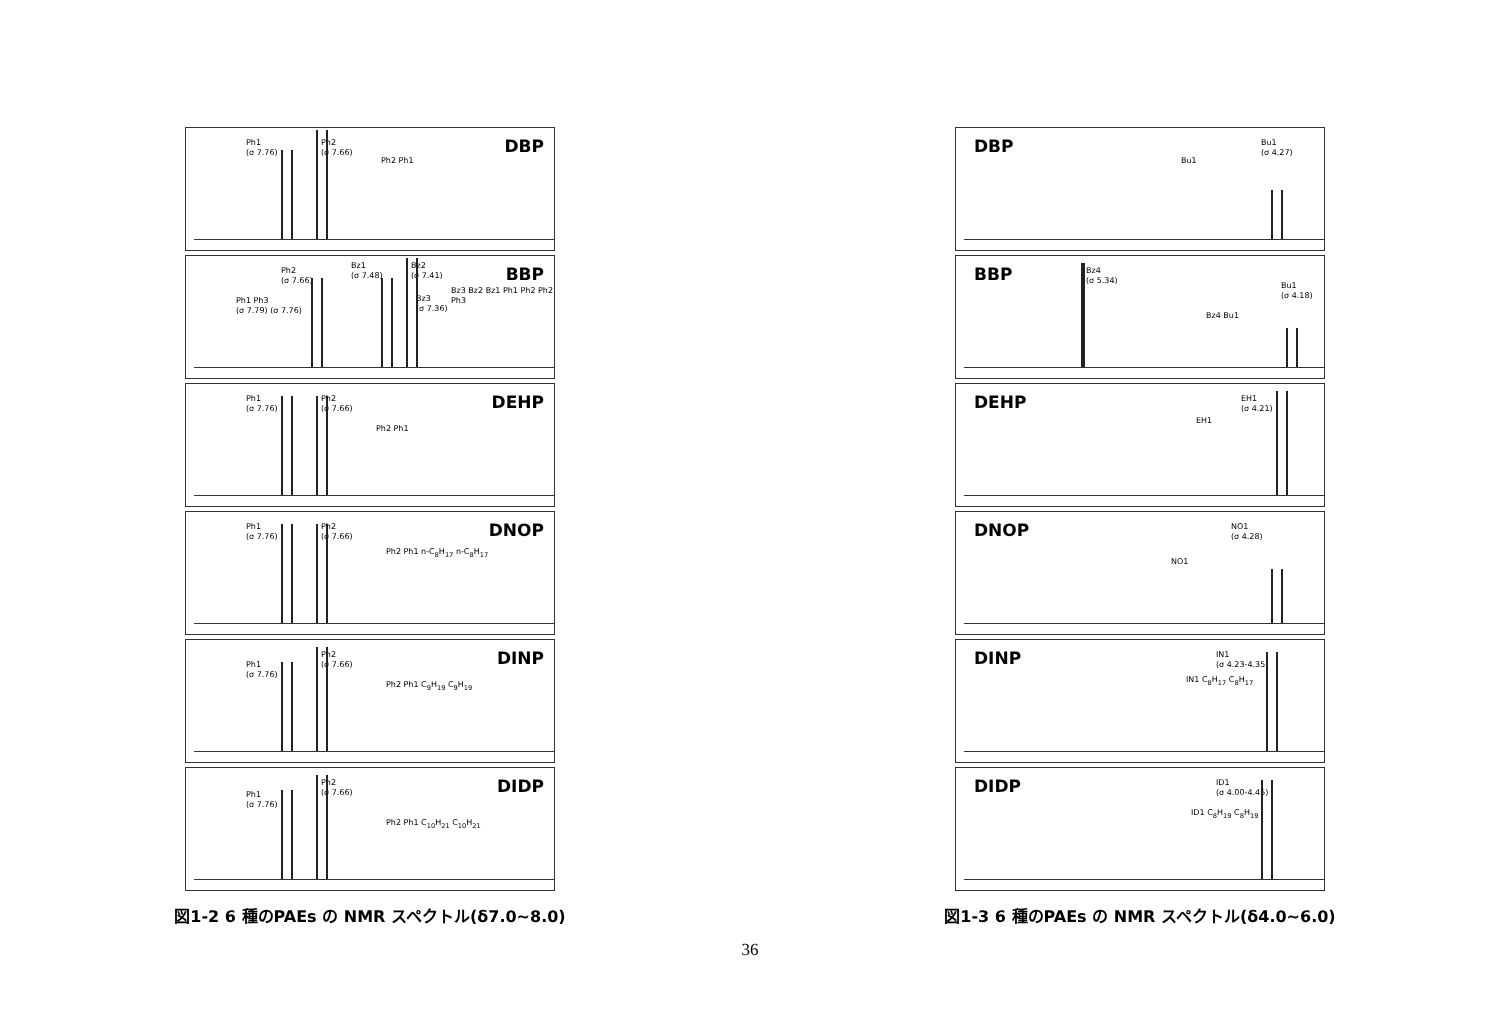Ph1
(σ 7.76)
Ph2
(σ 7.66)
DBP
Ph2 Ph1
Ph1 Ph3
(σ 7.79) (σ 7.76)
Ph2
(σ 7.66)
Bz1
(σ 7.48)
Bz2
(σ 7.41)
Bz3
(σ 7.36)
BBP
Bz3 Bz2 Bz1 Ph1 Ph2 Ph2 Ph3
Ph1
(σ 7.76)
Ph2
(σ 7.66)
DEHP
Ph2 Ph1
Ph1
(σ 7.76)
Ph2
(σ 7.66)
DNOP
Ph2 Ph1 n-C<sub>8</sub>H<sub>17</sub> n-C<sub>8</sub>H<sub>17</sub>
Ph1
(σ 7.76)
Ph2
(σ 7.66)
DINP
Ph2 Ph1 C<sub>9</sub>H<sub>19</sub> C<sub>9</sub>H<sub>19</sub>
Ph1
(σ 7.76)
Ph2
(σ 7.66)
DIDP
Ph2 Ph1 C<sub>10</sub>H<sub>21</sub> C<sub>10</sub>H<sub>21</sub>
図1-2 6 種のPAEs の NMR スペクトル(δ7.0~8.0)
DBP
Bu1
Bu1
(σ 4.27)
BBP
Bz4
(σ 5.34)
Bu1
(σ 4.18)
Bz4 Bu1
DEHP
EH1
(σ 4.21)
EH1
DNOP
NO1
(σ 4.28)
NO1
DINP
IN1
(σ 4.23-4.35)
IN1 C<sub>8</sub>H<sub>17</sub> C<sub>8</sub>H<sub>17</sub>
DIDP
ID1
(σ 4.00-4.45)
ID1 C<sub>8</sub>H<sub>19</sub> C<sub>8</sub>H<sub>19</sub>
図1-3 6 種のPAEs の NMR スペクトル(δ4.0~6.0)
36